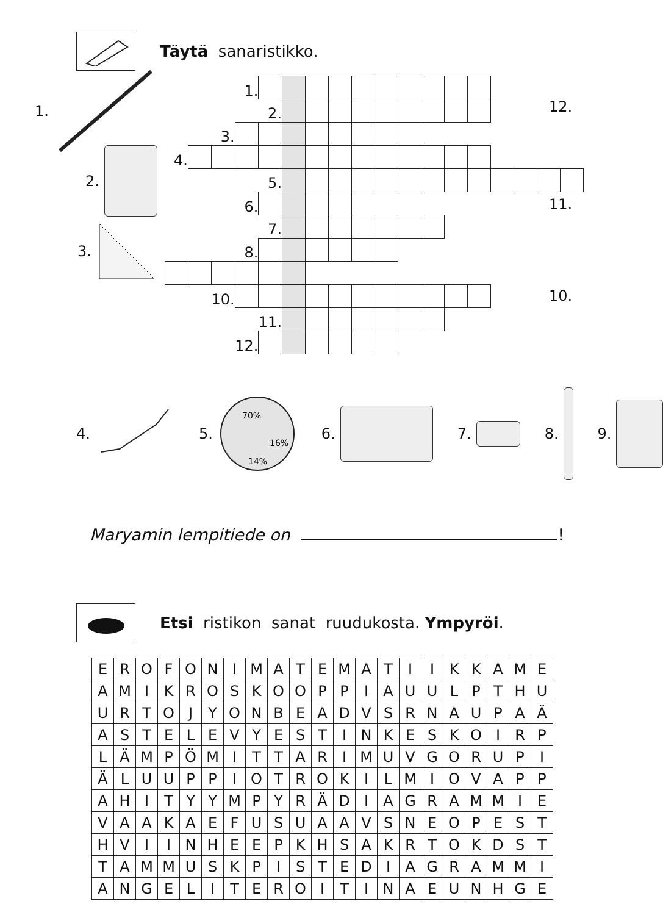Täytä sanaristikko.
1.
2.
3.
| | | | 1. | | | | | | | | | | | | | | | |
| | | | | 2. | | | | | | | | | | | | | | |
| | | 3. | | | | | | | | | | | | | | | | |
| 4. | | | | | | | | | | | | | | | | | | |
| | | | | 5. | | | | | | | | | | | | | | |
| | | | 6. | | | | | | | | | | | | | | | |
| | | | | 7. | | | | | | | | | | | | | | |
| | | | 8. | | | | | | | | | | | | | | | |
| | | 10. | | | | | | | | | | | | | | | | |
| | | | | 11. | | | | | | | | | | | | | | |
| | | | 12. | | | | | | | | | | | | | | | |
12.
11.
10.
4.
5.
70%
16%
14%
6. 7. 8. 9.
Maryamin lempitiede on !
Etsi ristikon sanat ruudukosta. Ympyröi.
| E | R | O | F | O | N | I | M | A | T | E | M | A | T | I | I | K | K | A | M | E |
| A | M | I | K | R | O | S | K | O | O | P | P | I | A | U | U | L | P | T | H | U |
| U | R | T | O | J | Y | O | N | B | E | A | D | V | S | R | N | A | U | P | A | Ä |
| A | S | T | E | L | E | V | Y | E | S | T | I | N | K | E | S | K | O | I | R | P |
| L | Ä | M | P | Ö | M | I | T | T | A | R | I | M | U | V | G | O | R | U | P | I |
| Ä | L | U | U | P | P | I | O | T | R | O | K | I | L | M | I | O | V | A | P | P |
| A | H | I | T | Y | Y | M | P | Y | R | Ä | D | I | A | G | R | A | M | M | I | E |
| V | A | A | K | A | E | F | U | S | U | A | A | V | S | N | E | O | P | E | S | T |
| H | V | I | I | N | H | E | E | P | K | H | S | A | K | R | T | O | K | D | S | T |
| T | A | M | M | U | S | K | P | I | S | T | E | D | I | A | G | R | A | M | M | I |
| A | N | G | E | L | I | T | E | R | O | I | T | I | N | A | E | U | N | H | G | E |